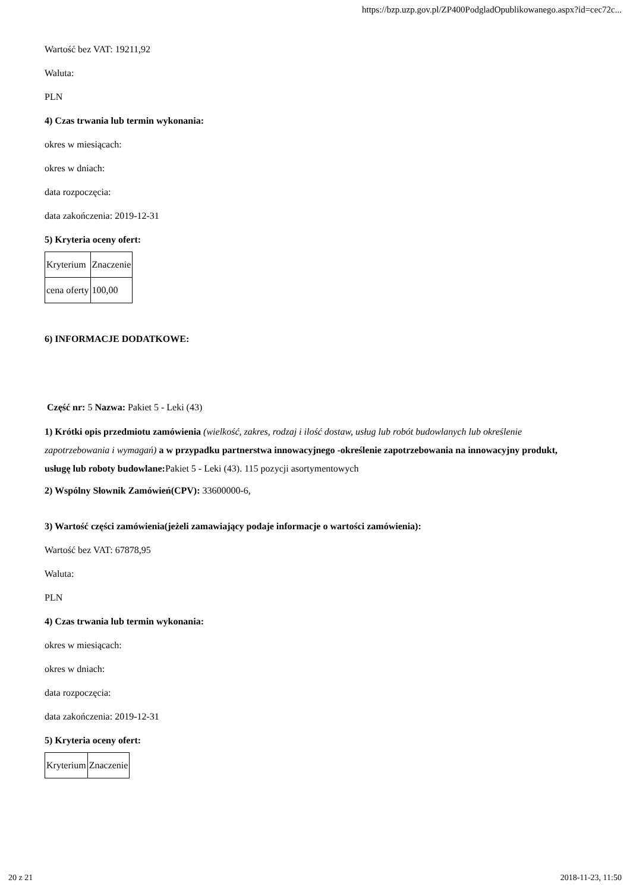https://bzp.uzp.gov.pl/ZP400PodgladOpublikowanego.aspx?id=cec72c...
Wartość bez VAT: 19211,92
Waluta:
PLN
4) Czas trwania lub termin wykonania:
okres w miesiącach:
okres w dniach:
data rozpoczęcia:
data zakończenia: 2019-12-31
5) Kryteria oceny ofert:
| Kryterium | Znaczenie |
| cena oferty | 100,00 |
6) INFORMACJE DODATKOWE:
Część nr: 5 Nazwa: Pakiet 5 - Leki (43)
1) Krótki opis przedmiotu zamówienia (wielkość, zakres, rodzaj i ilość dostaw, usług lub robót budowlanych lub określenie zapotrzebowania i wymagań) a w przypadku partnerstwa innowacyjnego -określenie zapotrzebowania na innowacyjny produkt, usługę lub roboty budowlane: Pakiet 5 - Leki (43). 115 pozycji asortymentowych
2) Wspólny Słownik Zamówień(CPV): 33600000-6,
3) Wartość części zamówienia(jeżeli zamawiający podaje informacje o wartości zamówienia):
Wartość bez VAT: 67878,95
Waluta:
PLN
4) Czas trwania lub termin wykonania:
okres w miesiącach:
okres w dniach:
data rozpoczęcia:
data zakończenia: 2019-12-31
5) Kryteria oceny ofert:
| Kryterium | Znaczenie |
20 z 21 2018-11-23, 11:50